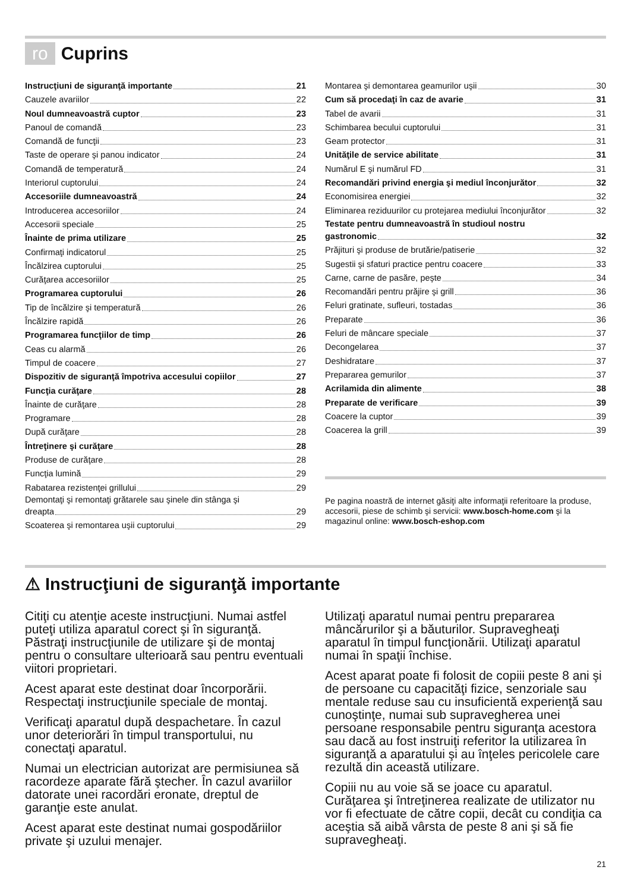ro Cuprins
Instrucţiuni de siguranţă importante 21
Cauzele avariilor 22
Noul dumneavoastră cuptor 23
Panoul de comandă 23
Comandă de funcţii 23
Taste de operare şi panou indicator 24
Comandă de temperatură 24
Interiorul cuptorului 24
Accesoriile dumneavoastră 24
Introducerea accesoriilor 24
Accesorii speciale 25
Înainte de prima utilizare 25
Confirmaţi indicatorul 25
Încălzirea cuptorului 25
Curăţarea accesoriilor 25
Programarea cuptorului 26
Tip de încălzire şi temperatură 26
Încălzire rapidă 26
Programarea funcţiilor de timp 26
Ceas cu alarmă 26
Timpul de coacere 27
Dispozitiv de siguranţă împotriva accesului copiilor 27
Funcţia curăţare 28
Înainte de curăţare 28
Programare 28
După curăţare 28
Întreţinere şi curăţare 28
Produse de curăţare 28
Funcţia lumină 29
Rabatarea rezistenţei grillului 29
Demontaţi şi remontaţi grătarele sau şinele din stânga şi
dreapta 29
Scoaterea şi remontarea uşii cuptorului 29
Montarea şi demontarea geamurilor uşii 30
Cum să procedaţi în caz de avarie 31
Tabel de avarii 31
Schimbarea becului cuptorului 31
Geam protector 31
Unităţile de service abilitate 31
Numărul E şi numărul FD 31
Recomandări privind energia şi mediul înconjurător 32
Economisirea energiei 32
Eliminarea reziduurilor cu protejarea mediului înconjurător 32
Testate pentru dumneavoastră în studioul nostru
gastronomic 32
Prăjituri şi produse de brutărie/patiserie 32
Sugestii şi sfaturi practice pentru coacere 33
Carne, carne de pasăre, peşte 34
Recomandări pentru prăjire şi grill 36
Feluri gratinate, sufleuri, tostadas 36
Preparate 36
Feluri de mâncare speciale 37
Decongelarea 37
Deshidratare 37
Prepararea gemurilor 37
Acrilamida din alimente 38
Preparate de verificare 39
Coacere la cuptor 39
Coacerea la grill 39
Pe pagina noastră de internet găsiţi alte informaţii referitoare la produse, accesorii, piese de schimb şi servicii: www.bosch-home.com şi la magazinul online: www.bosch-eshop.com
⚠ Instrucţiuni de siguranţă importante
Citiţi cu atenţie aceste instrucţiuni. Numai astfel puteţi utiliza aparatul corect şi în siguranţă. Păstraţi instrucţiunile de utilizare şi de montaj pentru o consultare ulterioară sau pentru eventuali viitori proprietari.
Acest aparat este destinat doar încorporării. Respectaţi instrucţiunile speciale de montaj.
Verificaţi aparatul după despachetare. În cazul unor deteriorări în timpul transportului, nu conectaţi aparatul.
Numai un electrician autorizat are permisiunea să racordeze aparate fără ştecher. În cazul avariilor datorate unei racordări eronate, dreptul de garanţie este anulat.
Acest aparat este destinat numai gospodăriilor private şi uzului menajer.
Utilizaţi aparatul numai pentru prepararea mâncărurilor şi a băuturilor. Supravegheaţi aparatul în timpul funcţionării. Utilizaţi aparatul numai în spaţii închise.
Acest aparat poate fi folosit de copiii peste 8 ani şi de persoane cu capacităţi fizice, senzoriale sau mentale reduse sau cu insuficientă experienţă sau cunoştinţe, numai sub supravegherea unei persoane responsabile pentru siguranţa acestora sau dacă au fost instruiţi referitor la utilizarea în siguranţă a aparatului şi au înţeles pericolele care rezultă din această utilizare.
Copiii nu au voie să se joace cu aparatul. Curăţarea şi întreţinerea realizate de utilizator nu vor fi efectuate de către copii, decât cu condiţia ca aceştia să aibă vârsta de peste 8 ani şi să fie supravegheaţi.
21